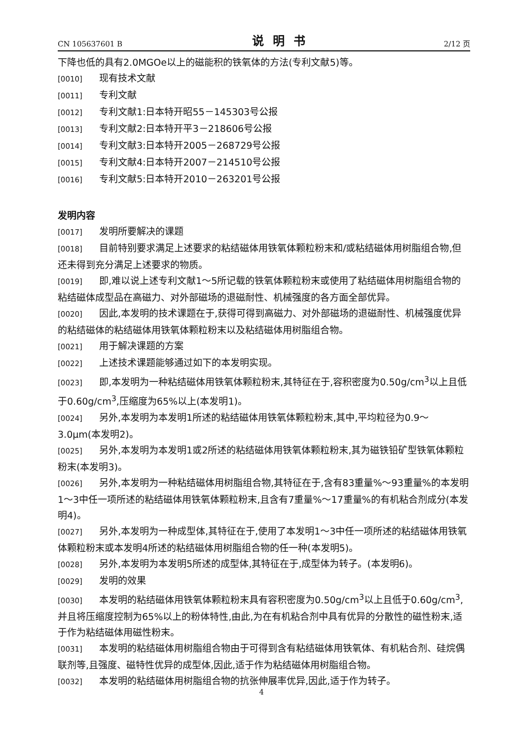CN 105637601 B 说明书 2/12 页
下降也低的具有2.0MGOe以上的磁能积的铁氧体的方法(专利文献5)等。
[0010] 现有技术文献
[0011] 专利文献
[0012] 专利文献1:日本特开昭55－145303号公报
[0013] 专利文献2:日本特开平3－218606号公报
[0014] 专利文献3:日本特开2005－268729号公报
[0015] 专利文献4:日本特开2007－214510号公报
[0016] 专利文献5:日本特开2010－263201号公报
发明内容
[0017] 发明所要解决的课题
[0018] 目前特别要求满足上述要求的粘结磁体用铁氧体颗粒粉末和/或粘结磁体用树脂组合物,但还未得到充分满足上述要求的物质。
[0019] 即,难以说上述专利文献1～5所记载的铁氧体颗粒粉末或使用了粘结磁体用树脂组合物的粘结磁体成型品在高磁力、对外部磁场的退磁耐性、机械强度的各方面全部优异。
[0020] 因此,本发明的技术课题在于,获得可得到高磁力、对外部磁场的退磁耐性、机械强度优异的粘结磁体的粘结磁体用铁氧体颗粒粉末以及粘结磁体用树脂组合物。
[0021] 用于解决课题的方案
[0022] 上述技术课题能够通过如下的本发明实现。
[0023] 即,本发明为一种粘结磁体用铁氧体颗粒粉末,其特征在于,容积密度为0.50g/cm<sup>3</sup>以上且低于0.60g/cm<sup>3</sup>,压缩度为65%以上(本发明1)。
[0024] 另外,本发明为本发明1所述的粘结磁体用铁氧体颗粒粉末,其中,平均粒径为0.9～3.0μm(本发明2)。
[0025] 另外,本发明为本发明1或2所述的粘结磁体用铁氧体颗粒粉末,其为磁铁铅矿型铁氧体颗粒粉末(本发明3)。
[0026] 另外,本发明为一种粘结磁体用树脂组合物,其特征在于,含有83重量%～93重量%的本发明1～3中任一项所述的粘结磁体用铁氧体颗粒粉末,且含有7重量%～17重量%的有机粘合剂成分(本发明4)。
[0027] 另外,本发明为一种成型体,其特征在于,使用了本发明1～3中任一项所述的粘结磁体用铁氧体颗粒粉末或本发明4所述的粘结磁体用树脂组合物的任一种(本发明5)。
[0028] 另外,本发明为本发明5所述的成型体,其特征在于,成型体为转子。(本发明6)。
[0029] 发明的效果
[0030] 本发明的粘结磁体用铁氧体颗粒粉末具有容积密度为0.50g/cm<sup>3</sup>以上且低于0.60g/cm<sup>3</sup>,并且将压缩度控制为65%以上的粉体特性,由此,为在有机粘合剂中具有优异的分散性的磁性粉末,适于作为粘结磁体用磁性粉末。
[0031] 本发明的粘结磁体用树脂组合物由于可得到含有粘结磁体用铁氧体、有机粘合剂、硅烷偶联剂等,且强度、磁特性优异的成型体,因此,适于作为粘结磁体用树脂组合物。
[0032] 本发明的粘结磁体用树脂组合物的抗张伸展率优异,因此,适于作为转子。
4